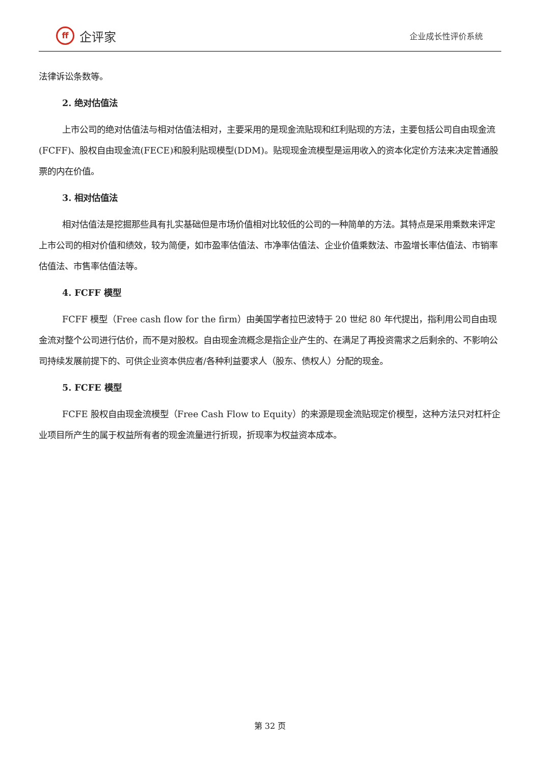ff
企评家
企业成长性评价系统
法律诉讼条数等。
2. 绝对估值法
上市公司的绝对估值法与相对估值法相对，主要采用的是现金流贴现和红利贴现的方法，主要包括公司自由现金流(FCFF)、股权自由现金流(FECE)和股利贴现模型(DDM)。贴现现金流模型是运用收入的资本化定价方法来决定普通股票的内在价值。
3. 相对估值法
相对估值法是挖掘那些具有扎实基础但是市场价值相对比较低的公司的一种简单的方法。其特点是采用乘数来评定上市公司的相对价值和绩效，较为简便，如市盈率估值法、市净率估值法、企业价值乘数法、市盈增长率估值法、市销率估值法、市售率估值法等。
4. FCFF 模型
FCFF 模型（Free cash flow for the firm）由美国学者拉巴波特于 20 世纪 80 年代提出，指利用公司自由现金流对整个公司进行估价，而不是对股权。自由现金流概念是指企业产生的、在满足了再投资需求之后剩余的、不影响公司持续发展前提下的、可供企业资本供应者/各种利益要求人（股东、债权人）分配的现金。
5. FCFE 模型
FCFE 股权自由现金流模型（Free Cash Flow to Equity）的来源是现金流贴现定价模型，这种方法只对杠杆企业项目所产生的属于权益所有者的现金流量进行折现，折现率为权益资本成本。
第 32 页